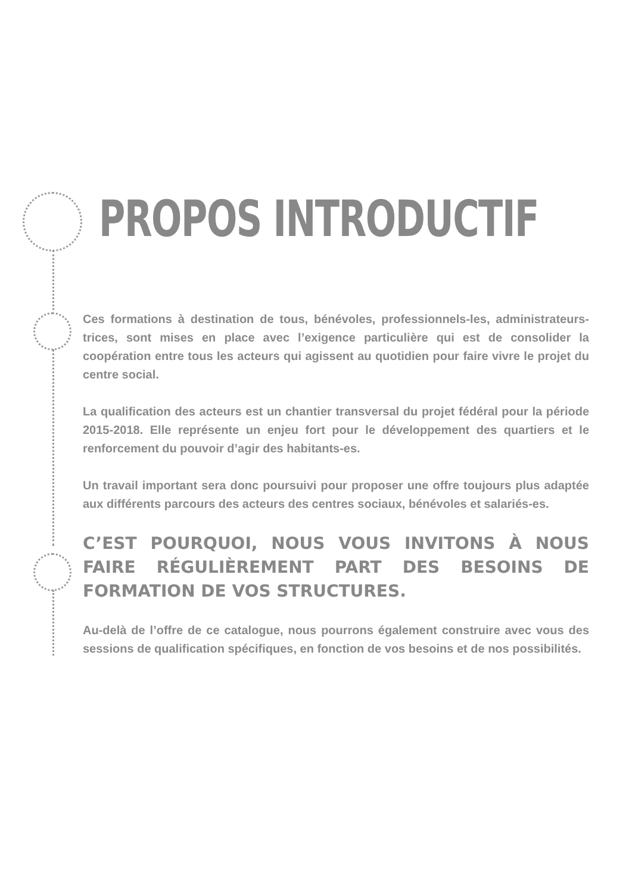PROPOS INTRODUCTIF
Ces formations à destination de tous, bénévoles, professionnels-les, administrateurs-trices, sont mises en place avec l’exigence particulière qui est de consolider la coopération entre tous les acteurs qui agissent au quotidien pour faire vivre le projet du centre social.
La qualification des acteurs est un chantier transversal du projet fédéral pour la période 2015-2018. Elle représente un enjeu fort pour le développement des quartiers et le renforcement du pouvoir d’agir des habitants-es.
Un travail important sera donc poursuivi pour proposer une offre toujours plus adaptée aux différents parcours des acteurs des centres sociaux, bénévoles et salariés-es.
C’EST POURQUOI, NOUS VOUS INVITONS À NOUS FAIRE RÉGULIÈREMENT PART DES BESOINS DE FORMATION DE VOS STRUCTURES.
Au-delà de l’offre de ce catalogue, nous pourrons également construire avec vous des sessions de qualification spécifiques, en fonction de vos besoins et de nos possibilités.